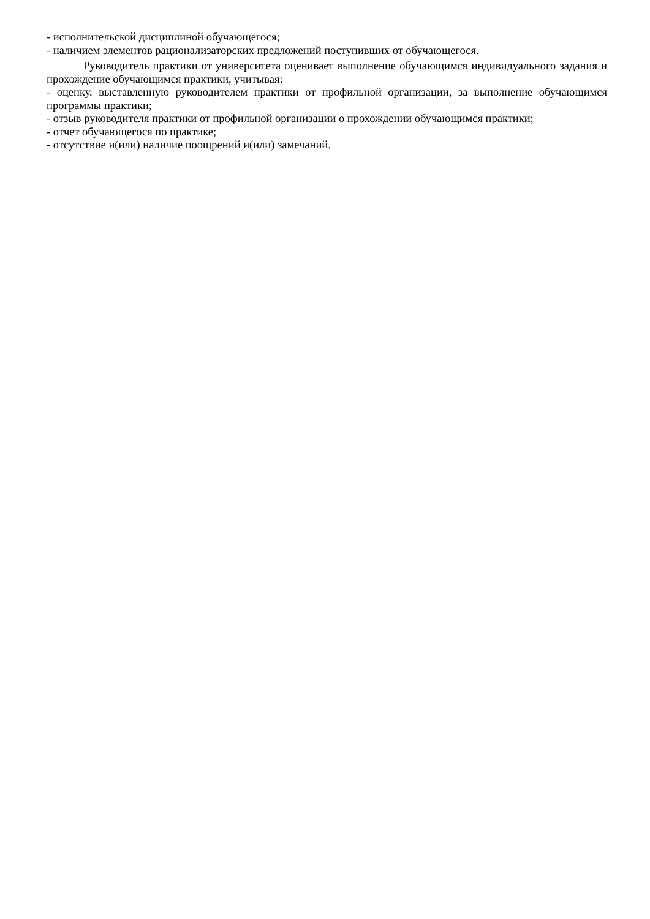- исполнительской дисциплиной обучающегося;
- наличием элементов рационализаторских предложений поступивших от обучающегося.
Руководитель практики от университета оценивает выполнение обучающимся индивидуального задания и прохождение обучающимся практики, учитывая:
- оценку, выставленную руководителем практики от профильной организации, за выполнение обучающимся программы практики;
- отзыв руководителя практики от профильной организации о прохождении обучающимся практики;
- отчет обучающегося по практике;
- отсутствие и(или) наличие поощрений и(или) замечаний.